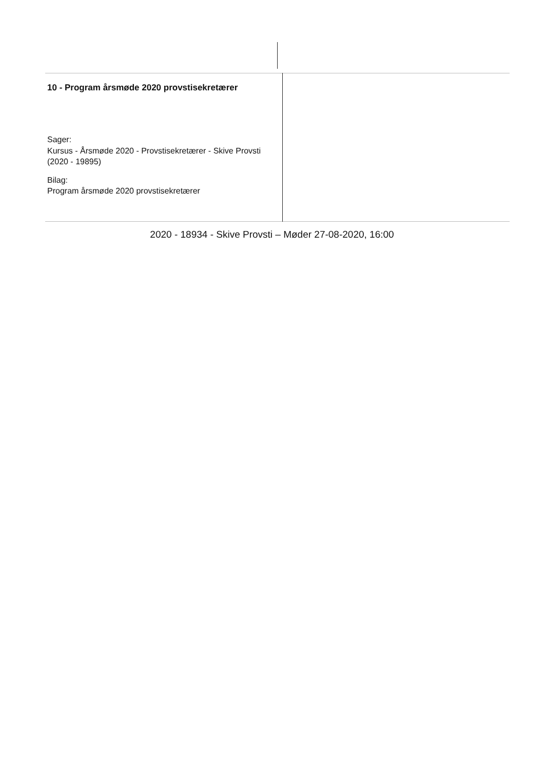| 10 - Program årsmøde 2020 provstisekretærer Sager: Kursus - Årsmøde 2020 - Provstisekretærer - Skive Provsti (2020 - 19895) Bilag: Program årsmøde 2020 provstisekretærer | |
2020 - 18934 - Skive Provsti – Møder 27-08-2020, 16:00